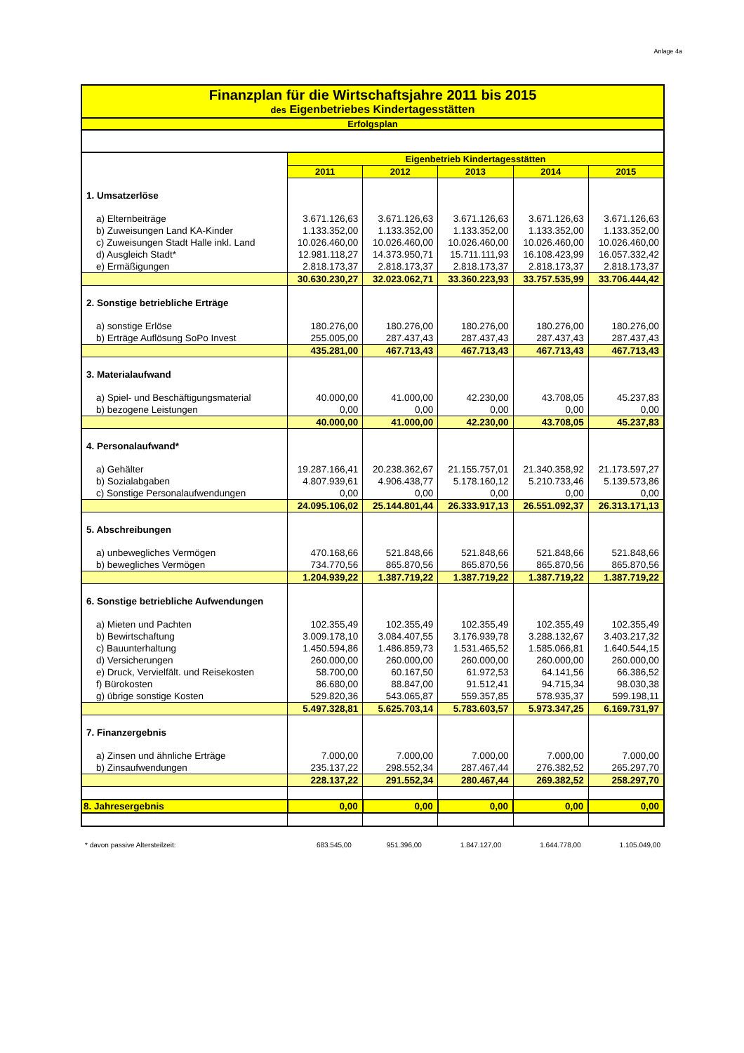Anlage 4a
Finanzplan für die Wirtschaftsjahre 2011 bis 2015
des Eigenbetriebes Kindertagesstätten
Erfolgsplan
| | Eigenbetrieb Kindertagesstätten | | | | |
| --- | --- | --- | --- | --- | --- |
| | 2011 | 2012 | 2013 | 2014 | 2015 |
| 1. Umsatzerlöse | | | | | |
| a) Elternbeiträge | 3.671.126,63 | 3.671.126,63 | 3.671.126,63 | 3.671.126,63 | 3.671.126,63 |
| b) Zuweisungen Land KA-Kinder | 1.133.352,00 | 1.133.352,00 | 1.133.352,00 | 1.133.352,00 | 1.133.352,00 |
| c) Zuweisungen Stadt Halle inkl. Land | 10.026.460,00 | 10.026.460,00 | 10.026.460,00 | 10.026.460,00 | 10.026.460,00 |
| d) Ausgleich Stadt* | 12.981.118,27 | 14.373.950,71 | 15.711.111,93 | 16.108.423,99 | 16.057.332,42 |
| e) Ermäßigungen | 2.818.173,37 | 2.818.173,37 | 2.818.173,37 | 2.818.173,37 | 2.818.173,37 |
| | 30.630.230,27 | 32.023.062,71 | 33.360.223,93 | 33.757.535,99 | 33.706.444,42 |
| 2. Sonstige betriebliche Erträge | | | | | |
| a) sonstige Erlöse | 180.276,00 | 180.276,00 | 180.276,00 | 180.276,00 | 180.276,00 |
| b) Erträge Auflösung SoPo Invest | 255.005,00 | 287.437,43 | 287.437,43 | 287.437,43 | 287.437,43 |
| | 435.281,00 | 467.713,43 | 467.713,43 | 467.713,43 | 467.713,43 |
| 3. Materialaufwand | | | | | |
| a) Spiel- und Beschäftigungsmaterial | 40.000,00 | 41.000,00 | 42.230,00 | 43.708,05 | 45.237,83 |
| b) bezogene Leistungen | 0,00 | 0,00 | 0,00 | 0,00 | 0,00 |
| | 40.000,00 | 41.000,00 | 42.230,00 | 43.708,05 | 45.237,83 |
| 4. Personalaufwand* | | | | | |
| a) Gehälter | 19.287.166,41 | 20.238.362,67 | 21.155.757,01 | 21.340.358,92 | 21.173.597,27 |
| b) Sozialabgaben | 4.807.939,61 | 4.906.438,77 | 5.178.160,12 | 5.210.733,46 | 5.139.573,86 |
| c) Sonstige Personalaufwendungen | 0,00 | 0,00 | 0,00 | 0,00 | 0,00 |
| | 24.095.106,02 | 25.144.801,44 | 26.333.917,13 | 26.551.092,37 | 26.313.171,13 |
| 5. Abschreibungen | | | | | |
| a) unbewegliches Vermögen | 470.168,66 | 521.848,66 | 521.848,66 | 521.848,66 | 521.848,66 |
| b) bewegliches Vermögen | 734.770,56 | 865.870,56 | 865.870,56 | 865.870,56 | 865.870,56 |
| | 1.204.939,22 | 1.387.719,22 | 1.387.719,22 | 1.387.719,22 | 1.387.719,22 |
| 6. Sonstige betriebliche Aufwendungen | | | | | |
| a) Mieten und Pachten | 102.355,49 | 102.355,49 | 102.355,49 | 102.355,49 | 102.355,49 |
| b) Bewirtschaftung | 3.009.178,10 | 3.084.407,55 | 3.176.939,78 | 3.288.132,67 | 3.403.217,32 |
| c) Bauunterhaltung | 1.450.594,86 | 1.486.859,73 | 1.531.465,52 | 1.585.066,81 | 1.640.544,15 |
| d) Versicherungen | 260.000,00 | 260.000,00 | 260.000,00 | 260.000,00 | 260.000,00 |
| e) Druck, Vervielfält. und Reisekosten | 58.700,00 | 60.167,50 | 61.972,53 | 64.141,56 | 66.386,52 |
| f) Bürokosten | 86.680,00 | 88.847,00 | 91.512,41 | 94.715,34 | 98.030,38 |
| g) übrige sonstige Kosten | 529.820,36 | 543.065,87 | 559.357,85 | 578.935,37 | 599.198,11 |
| | 5.497.328,81 | 5.625.703,14 | 5.783.603,57 | 5.973.347,25 | 6.169.731,97 |
| 7. Finanzergebnis | | | | | |
| a) Zinsen und ähnliche Erträge | 7.000,00 | 7.000,00 | 7.000,00 | 7.000,00 | 7.000,00 |
| b) Zinsaufwendungen | 235.137,22 | 298.552,34 | 287.467,44 | 276.382,52 | 265.297,70 |
| | 228.137,22 | 291.552,34 | 280.467,44 | 269.382,52 | 258.297,70 |
| 8. Jahresergebnis | 0,00 | 0,00 | 0,00 | 0,00 | 0,00 |
| * davon passive Altersteilzeit: | 683.545,00 | 951.396,00 | 1.847.127,00 | 1.644.778,00 | 1.105.049,00 |